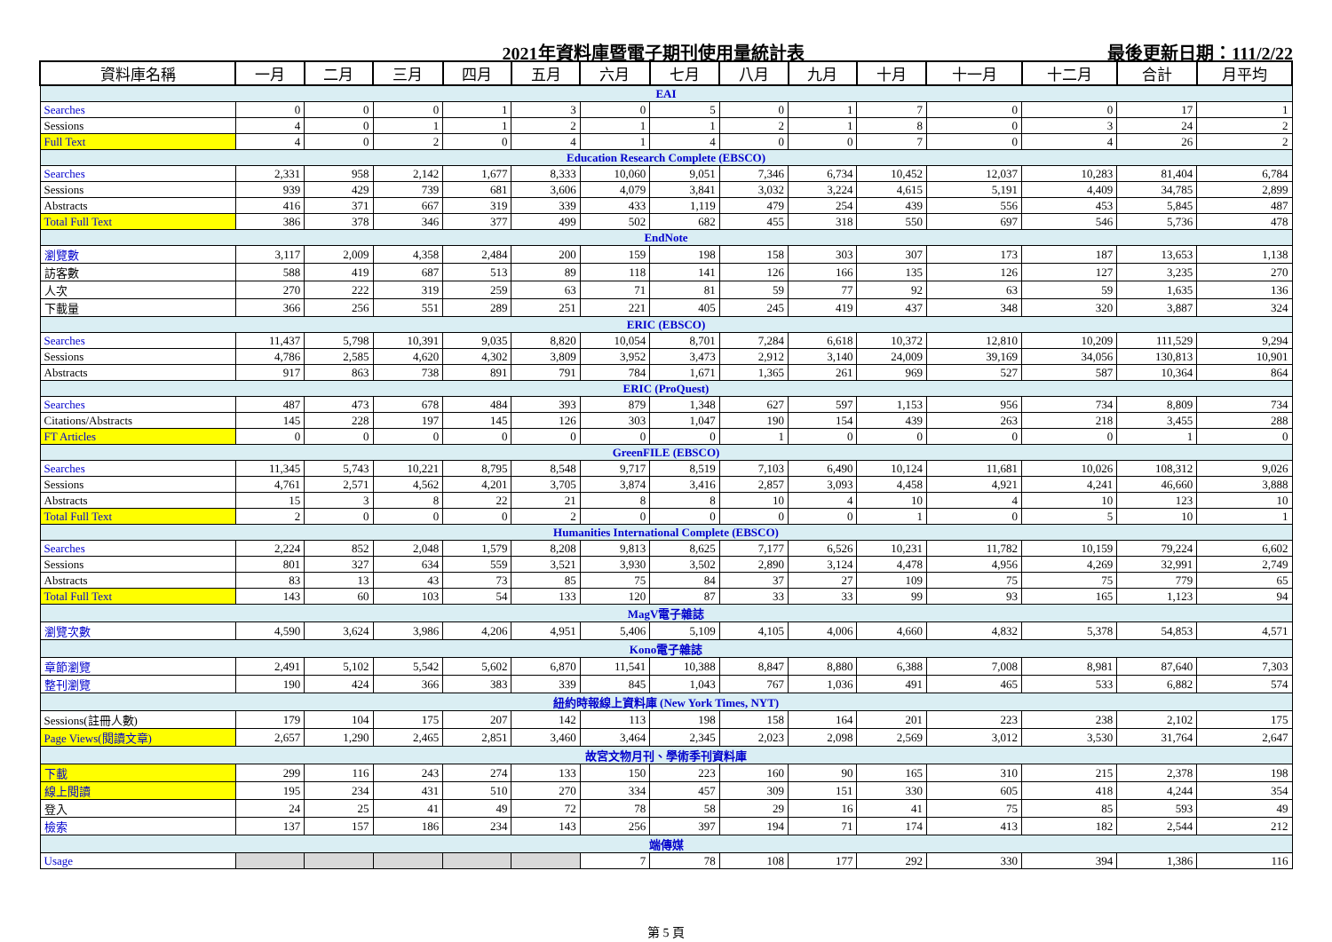2021年資料庫暨電子期刊使用量統計表 最後更新日期：111/2/22
| 資料庫名稱 | 一月 | 二月 | 三月 | 四月 | 五月 | 六月 | 七月 | 八月 | 九月 | 十月 | 十一月 | 十二月 | 合計 | 月平均 |
| --- | --- | --- | --- | --- | --- | --- | --- | --- | --- | --- | --- | --- | --- | --- |
| EAI | | | | | | | | | | | | | | |
| Searches | 0 | 0 | 0 | 1 | 3 | 0 | 5 | 0 | 1 | 7 | 0 | 0 | 17 | 1 |
| Sessions | 4 | 0 | 1 | 1 | 2 | 1 | 1 | 2 | 1 | 8 | 0 | 3 | 24 | 2 |
| Full Text | 4 | 0 | 2 | 0 | 4 | 1 | 4 | 0 | 0 | 7 | 0 | 4 | 26 | 2 |
| Education Research Complete (EBSCO) | | | | | | | | | | | | | | |
| Searches | 2,331 | 958 | 2,142 | 1,677 | 8,333 | 10,060 | 9,051 | 7,346 | 6,734 | 10,452 | 12,037 | 10,283 | 81,404 | 6,784 |
| Sessions | 939 | 429 | 739 | 681 | 3,606 | 4,079 | 3,841 | 3,032 | 3,224 | 4,615 | 5,191 | 4,409 | 34,785 | 2,899 |
| Abstracts | 416 | 371 | 667 | 319 | 339 | 433 | 1,119 | 479 | 254 | 439 | 556 | 453 | 5,845 | 487 |
| Total Full Text | 386 | 378 | 346 | 377 | 499 | 502 | 682 | 455 | 318 | 550 | 697 | 546 | 5,736 | 478 |
| EndNote | | | | | | | | | | | | | | |
| 瀏覽數 | 3,117 | 2,009 | 4,358 | 2,484 | 200 | 159 | 198 | 158 | 303 | 307 | 173 | 187 | 13,653 | 1,138 |
| 訪客數 | 588 | 419 | 687 | 513 | 89 | 118 | 141 | 126 | 166 | 135 | 126 | 127 | 3,235 | 270 |
| 人次 | 270 | 222 | 319 | 259 | 63 | 71 | 81 | 59 | 77 | 92 | 63 | 59 | 1,635 | 136 |
| 下載量 | 366 | 256 | 551 | 289 | 251 | 221 | 405 | 245 | 419 | 437 | 348 | 320 | 3,887 | 324 |
| ERIC (EBSCO) | | | | | | | | | | | | | | |
| Searches | 11,437 | 5,798 | 10,391 | 9,035 | 8,820 | 10,054 | 8,701 | 7,284 | 6,618 | 10,372 | 12,810 | 10,209 | 111,529 | 9,294 |
| Sessions | 4,786 | 2,585 | 4,620 | 4,302 | 3,809 | 3,952 | 3,473 | 2,912 | 3,140 | 24,009 | 39,169 | 34,056 | 130,813 | 10,901 |
| Abstracts | 917 | 863 | 738 | 891 | 791 | 784 | 1,671 | 1,365 | 261 | 969 | 527 | 587 | 10,364 | 864 |
| ERIC (ProQuest) | | | | | | | | | | | | | | |
| Searches | 487 | 473 | 678 | 484 | 393 | 879 | 1,348 | 627 | 597 | 1,153 | 956 | 734 | 8,809 | 734 |
| Citations/Abstracts | 145 | 228 | 197 | 145 | 126 | 303 | 1,047 | 190 | 154 | 439 | 263 | 218 | 3,455 | 288 |
| FT Articles | 0 | 0 | 0 | 0 | 0 | 0 | 0 | 1 | 0 | 0 | 0 | 0 | 1 | 0 |
| GreenFILE (EBSCO) | | | | | | | | | | | | | | |
| Searches | 11,345 | 5,743 | 10,221 | 8,795 | 8,548 | 9,717 | 8,519 | 7,103 | 6,490 | 10,124 | 11,681 | 10,026 | 108,312 | 9,026 |
| Sessions | 4,761 | 2,571 | 4,562 | 4,201 | 3,705 | 3,874 | 3,416 | 2,857 | 3,093 | 4,458 | 4,921 | 4,241 | 46,660 | 3,888 |
| Abstracts | 15 | 3 | 8 | 22 | 21 | 8 | 8 | 10 | 4 | 10 | 4 | 10 | 123 | 10 |
| Total Full Text | 2 | 0 | 0 | 0 | 2 | 0 | 0 | 0 | 0 | 1 | 0 | 5 | 10 | 1 |
| Humanities International Complete (EBSCO) | | | | | | | | | | | | | | |
| Searches | 2,224 | 852 | 2,048 | 1,579 | 8,208 | 9,813 | 8,625 | 7,177 | 6,526 | 10,231 | 11,782 | 10,159 | 79,224 | 6,602 |
| Sessions | 801 | 327 | 634 | 559 | 3,521 | 3,930 | 3,502 | 2,890 | 3,124 | 4,478 | 4,956 | 4,269 | 32,991 | 2,749 |
| Abstracts | 83 | 13 | 43 | 73 | 85 | 75 | 84 | 37 | 27 | 109 | 75 | 75 | 779 | 65 |
| Total Full Text | 143 | 60 | 103 | 54 | 133 | 120 | 87 | 33 | 33 | 99 | 93 | 165 | 1,123 | 94 |
| MagV電子雜誌 | | | | | | | | | | | | | | |
| 瀏覽次數 | 4,590 | 3,624 | 3,986 | 4,206 | 4,951 | 5,406 | 5,109 | 4,105 | 4,006 | 4,660 | 4,832 | 5,378 | 54,853 | 4,571 |
| Kono電子雜誌 | | | | | | | | | | | | | | |
| 章節瀏覽 | 2,491 | 5,102 | 5,542 | 5,602 | 6,870 | 11,541 | 10,388 | 8,847 | 8,880 | 6,388 | 7,008 | 8,981 | 87,640 | 7,303 |
| 整刊瀏覽 | 190 | 424 | 366 | 383 | 339 | 845 | 1,043 | 767 | 1,036 | 491 | 465 | 533 | 6,882 | 574 |
| 紐約時報線上資料庫 (New York Times, NYT) | | | | | | | | | | | | | | |
| Sessions(註冊人數) | 179 | 104 | 175 | 207 | 142 | 113 | 198 | 158 | 164 | 201 | 223 | 238 | 2,102 | 175 |
| Page Views(閱讀文章) | 2,657 | 1,290 | 2,465 | 2,851 | 3,460 | 3,464 | 2,345 | 2,023 | 2,098 | 2,569 | 3,012 | 3,530 | 31,764 | 2,647 |
| 故宮文物月刊、學術季刊資料庫 | | | | | | | | | | | | | | |
| 下載 | 299 | 116 | 243 | 274 | 133 | 150 | 223 | 160 | 90 | 165 | 310 | 215 | 2,378 | 198 |
| 線上閱讀 | 195 | 234 | 431 | 510 | 270 | 334 | 457 | 309 | 151 | 330 | 605 | 418 | 4,244 | 354 |
| 登入 | 24 | 25 | 41 | 49 | 72 | 78 | 58 | 29 | 16 | 41 | 75 | 85 | 593 | 49 |
| 檢索 | 137 | 157 | 186 | 234 | 143 | 256 | 397 | 194 | 71 | 174 | 413 | 182 | 2,544 | 212 |
| 端傳媒 | | | | | | | | | | | | | | |
| Usage | | | | | | 7 | 78 | 108 | 177 | 292 | 330 | 394 | 1,386 | 116 |
第 5 頁